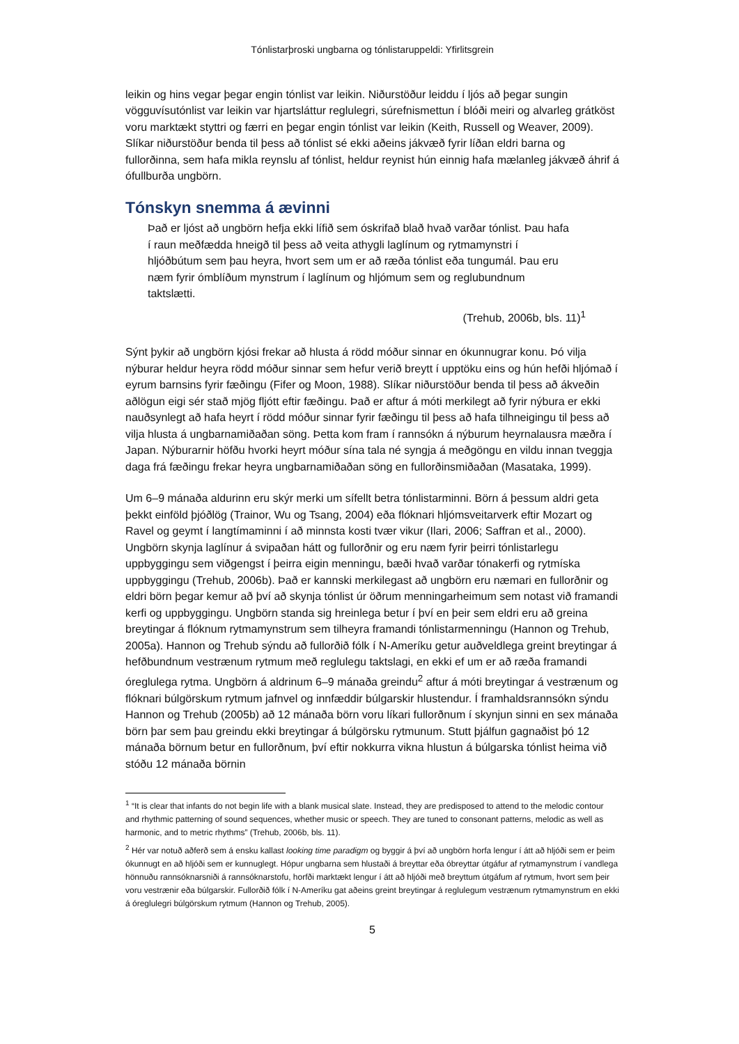Tónlistarþroski ungbarna og tónlistaruppeldi: Yfirlitsgrein
leikin og hins vegar þegar engin tónlist var leikin. Niðurstöður leiddu í ljós að þegar sungin vögguvísutónlist var leikin var hjartsláttur reglulegri, súrefnismettun í blóði meiri og alvarleg grátköst voru marktækt styttri og færri en þegar engin tónlist var leikin (Keith, Russell og Weaver, 2009). Slíkar niðurstöður benda til þess að tónlist sé ekki aðeins jákvæð fyrir líðan eldri barna og fullorðinna, sem hafa mikla reynslu af tónlist, heldur reynist hún einnig hafa mælanleg jákvæð áhrif á ófullburða ungbörn.
Tónskyn snemma á ævinni
Það er ljóst að ungbörn hefja ekki lífið sem óskrifað blað hvað varðar tónlist. Þau hafa í raun meðfædda hneigð til þess að veita athygli laglínum og rytmamynstri í hljóðbútum sem þau heyra, hvort sem um er að ræða tónlist eða tungumál. Þau eru næm fyrir ómblíðum mynstrum í laglínum og hljómum sem og reglubundnum taktslætti.
(Trehub, 2006b, bls. 11)<sup>1</sup>
Sýnt þykir að ungbörn kjósi frekar að hlusta á rödd móður sinnar en ókunnugrar konu. Þó vilja nýburar heldur heyra rödd móður sinnar sem hefur verið breytt í upptöku eins og hún hefði hljómað í eyrum barnsins fyrir fæðingu (Fifer og Moon, 1988). Slíkar niðurstöður benda til þess að ákveðin aðlögun eigi sér stað mjög fljótt eftir fæðingu. Það er aftur á móti merkilegt að fyrir nýbura er ekki nauðsynlegt að hafa heyrt í rödd móður sinnar fyrir fæðingu til þess að hafa tilhneigingu til þess að vilja hlusta á ungbarnamiðaðan söng. Þetta kom fram í rannsókn á nýburum heyrnalausra mæðra í Japan. Nýburarnir höfðu hvorki heyrt móður sína tala né syngja á meðgöngu en vildu innan tveggja daga frá fæðingu frekar heyra ungbarnamiðaðan söng en fullorðinsmiðaðan (Masataka, 1999).
Um 6–9 mánaða aldurinn eru skýr merki um sífellt betra tónlistarminni. Börn á þessum aldri geta þekkt einföld þjóðlög (Trainor, Wu og Tsang, 2004) eða flóknari hljómsveitarverk eftir Mozart og Ravel og geymt í langtímaminni í að minnsta kosti tvær vikur (Ilari, 2006; Saffran et al., 2000). Ungbörn skynja laglínur á svipaðan hátt og fullorðnir og eru næm fyrir þeirri tónlistarlegu uppbyggingu sem viðgengst í þeirra eigin menningu, bæði hvað varðar tónakerfi og rytmíska uppbyggingu (Trehub, 2006b). Það er kannski merkilegast að ungbörn eru næmari en fullorðnir og eldri börn þegar kemur að því að skynja tónlist úr öðrum menningarheimum sem notast við framandi kerfi og uppbyggingu. Ungbörn standa sig hreinlega betur í því en þeir sem eldri eru að greina breytingar á flóknum rytmamynstrum sem tilheyra framandi tónlistarmenningu (Hannon og Trehub, 2005a). Hannon og Trehub sýndu að fullorðið fólk í N-Ameríku getur auðveldlega greint breytingar á hefðbundnum vestrænum rytmum með reglulegu taktslagi, en ekki ef um er að ræða framandi óreglulega rytma. Ungbörn á aldrinum 6–9 mánaða greindu<sup>2</sup> aftur á móti breytingar á vestrænum og flóknari búlgörskum rytmum jafnvel og innfæddir búlgarskir hlustendur. Í framhaldsrannsókn sýndu Hannon og Trehub (2005b) að 12 mánaða börn voru líkari fullorðnum í skynjun sinni en sex mánaða börn þar sem þau greindu ekki breytingar á búlgörsku rytmunum. Stutt þjálfun gagnaðist þó 12 mánaða börnum betur en fullorðnum, því eftir nokkurra vikna hlustun á búlgarska tónlist heima við stóðu 12 mánaða börnin
<sup>1</sup> “It is clear that infants do not begin life with a blank musical slate. Instead, they are predisposed to attend to the melodic contour and rhythmic patterning of sound sequences, whether music or speech. They are tuned to consonant patterns, melodic as well as harmonic, and to metric rhythms” (Trehub, 2006b, bls. 11).
<sup>2</sup> Hér var notuð aðferð sem á ensku kallast looking time paradigm og byggir á því að ungbörn horfa lengur í átt að hljóði sem er þeim ókunnugt en að hljóði sem er kunnuglegt. Hópur ungbarna sem hlustaði á breyttar eða óbreyttar útgáfur af rytmamynstrum í vandlega hönnuðu rannsóknarsniði á rannsóknarstofu, horfði marktækt lengur í átt að hljóði með breyttum útgáfum af rytmum, hvort sem þeir voru vestrænir eða búlgarskir. Fullorðið fólk í N-Ameríku gat aðeins greint breytingar á reglulegum vestrænum rytmamynstrum en ekki á óreglulegri búlgörskum rytmum (Hannon og Trehub, 2005).
5